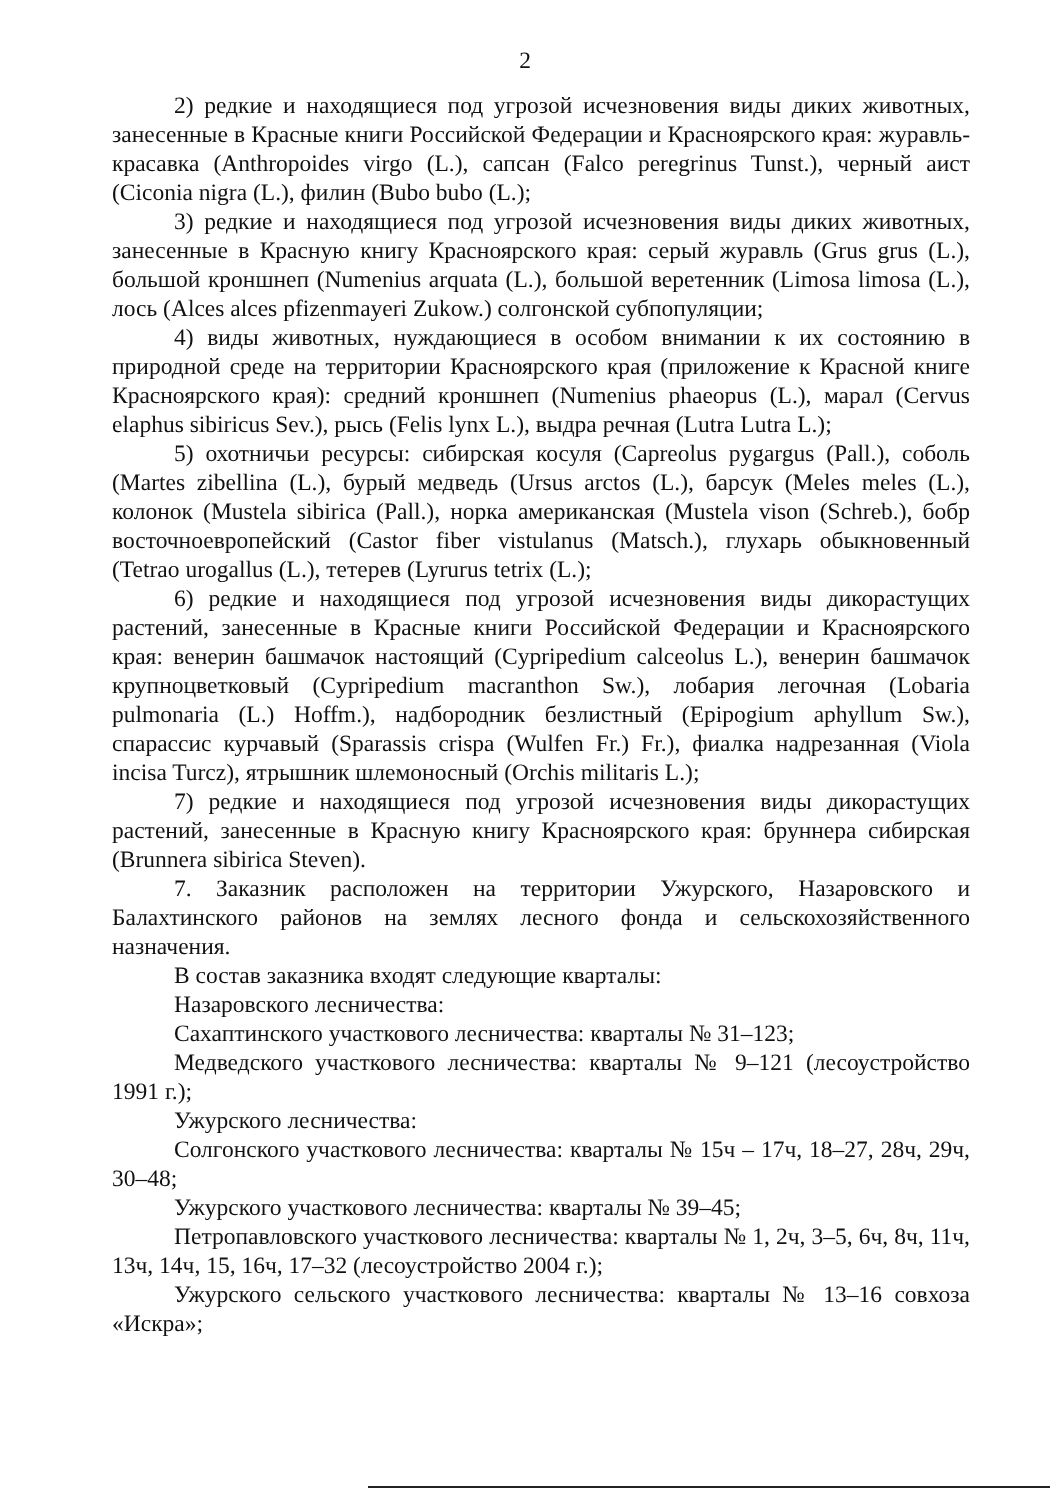2
2) редкие и находящиеся под угрозой исчезновения виды диких животных, занесенные в Красные книги Российской Федерации и Красноярского края: журавль-красавка (Anthropoides virgo (L.), сапсан (Falco peregrinus Tunst.), черный аист (Ciconia nigra (L.), филин (Bubo bubo (L.);
3) редкие и находящиеся под угрозой исчезновения виды диких животных, занесенные в Красную книгу Красноярского края: серый журавль (Grus grus (L.), большой кроншнеп (Numenius arquata (L.), большой веретенник (Limosa limosa (L.), лось (Alces alces pfizenmayeri Zukow.) солгонской субпопуляции;
4) виды животных, нуждающиеся в особом внимании к их состоянию в природной среде на территории Красноярского края (приложение к Красной книге Красноярского края): средний кроншнеп (Numenius phaeopus (L.), марал (Cervus elaphus sibiricus Sev.), рысь (Felis lynx L.), выдра речная (Lutra Lutra L.);
5) охотничьи ресурсы: сибирская косуля (Capreolus pygargus (Pall.), соболь (Martes zibellina (L.), бурый медведь (Ursus arctos (L.), барсук (Meles meles (L.), колонок (Mustela sibirica (Pall.), норка американская (Mustela vison (Schreb.), бобр восточноевропейский (Castor fiber vistulanus (Matsch.), глухарь обыкновенный (Tetrao urogallus (L.), тетерев (Lyrurus tetrix (L.);
6) редкие и находящиеся под угрозой исчезновения виды дикорастущих растений, занесенные в Красные книги Российской Федерации и Красноярского края: венерин башмачок настоящий (Cypripedium calceolus L.), венерин башмачок крупноцветковый (Cypripedium macranthon Sw.), лобария легочная (Lobaria pulmonaria (L.) Hoffm.), надбородник безлистный (Epipogium aphyllum Sw.), спарассис курчавый (Sparassis crispa (Wulfen Fr.) Fr.), фиалка надрезанная (Viola incisa Turcz), ятрышник шлемоносный (Orchis militaris L.);
7) редкие и находящиеся под угрозой исчезновения виды дикорастущих растений, занесенные в Красную книгу Красноярского края: бруннера сибирская (Brunnera sibirica Steven).
7. Заказник расположен на территории Ужурского, Назаровского и Балахтинского районов на землях лесного фонда и сельскохозяйственного назначения.
В состав заказника входят следующие кварталы:
Назаровского лесничества:
Сахаптинского участкового лесничества: кварталы № 31–123;
Медведского участкового лесничества: кварталы № 9–121 (лесоустройство 1991 г.);
Ужурского лесничества:
Солгонского участкового лесничества: кварталы № 15ч – 17ч, 18–27, 28ч, 29ч, 30–48;
Ужурского участкового лесничества: кварталы № 39–45;
Петропавловского участкового лесничества: кварталы № 1, 2ч, 3–5, 6ч, 8ч, 11ч, 13ч, 14ч, 15, 16ч, 17–32 (лесоустройство 2004 г.);
Ужурского сельского участкового лесничества: кварталы № 13–16 совхоза «Искра»;